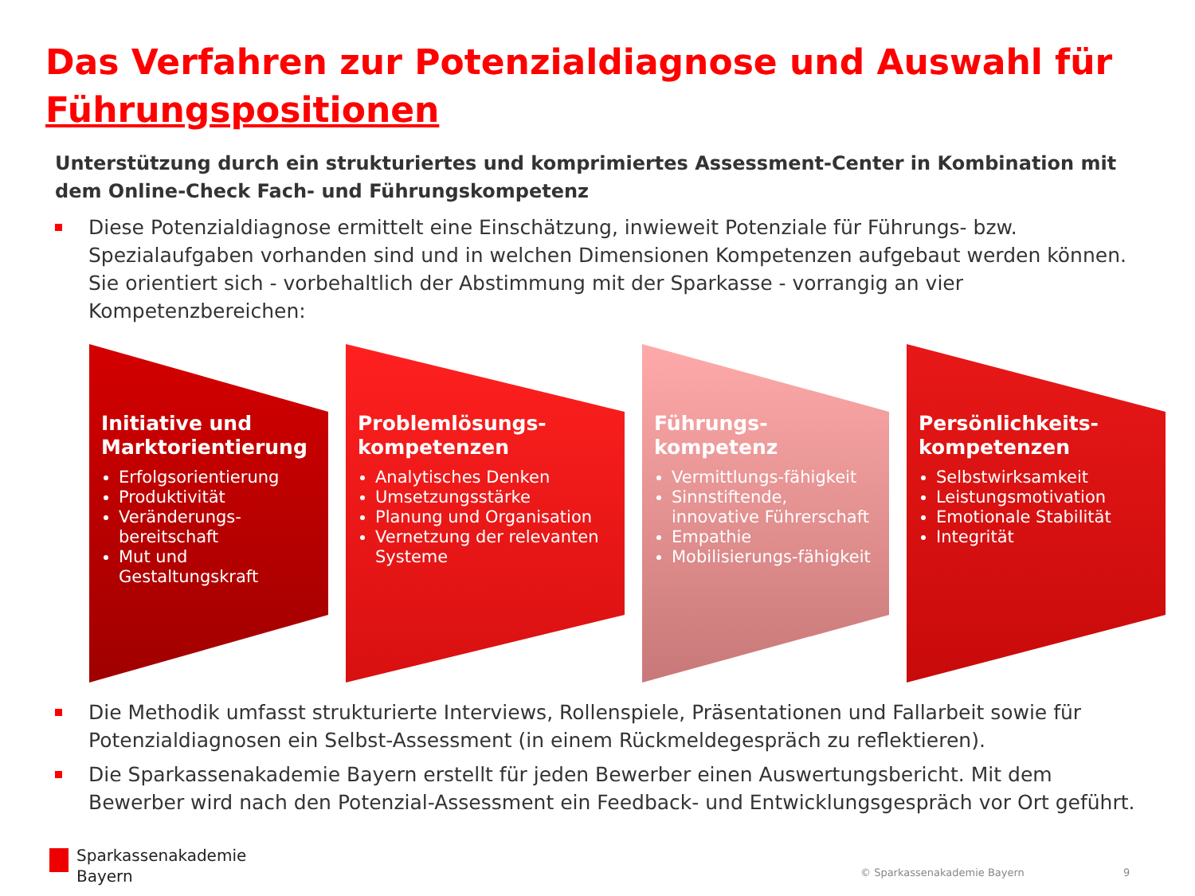Das Verfahren zur Potenzialdiagnose und Auswahl für Führungspositionen
Unterstützung durch ein strukturiertes und komprimiertes Assessment-Center in Kombination mit dem Online-Check Fach- und Führungskompetenz
Diese Potenzialdiagnose ermittelt eine Einschätzung, inwieweit Potenziale für Führungs- bzw. Spezialaufgaben vorhanden sind und in welchen Dimensionen Kompetenzen aufgebaut werden können. Sie orientiert sich - vorbehaltlich der Abstimmung mit der Sparkasse - vorrangig an vier Kompetenzbereichen:
Initiative und Marktorientierung
Erfolgsorientierung
Produktivität
Veränderungs-bereitschaft
Mut und Gestaltungskraft
Problemlösungs-kompetenzen
Analytisches Denken
Umsetzungsstärke
Planung und Organisation
Vernetzung der relevanten Systeme
Führungs-kompetenz
Vermittlungs-fähigkeit
Sinnstiftende, innovative Führerschaft
Empathie
Mobilisierungs-fähigkeit
Persönlichkeits-kompetenzen
Selbstwirksamkeit
Leistungsmotivation
Emotionale Stabilität
Integrität
Die Methodik umfasst strukturierte Interviews, Rollenspiele, Präsentationen und Fallarbeit sowie für Potenzialdiagnosen ein Selbst-Assessment (in einem Rückmeldegespräch zu reflektieren).
Die Sparkassenakademie Bayern erstellt für jeden Bewerber einen Auswertungsbericht. Mit dem Bewerber wird nach den Potenzial-Assessment ein Feedback- und Entwicklungsgespräch vor Ort geführt.
Sparkassenakademie
Bayern
© Sparkassenakademie Bayern 9